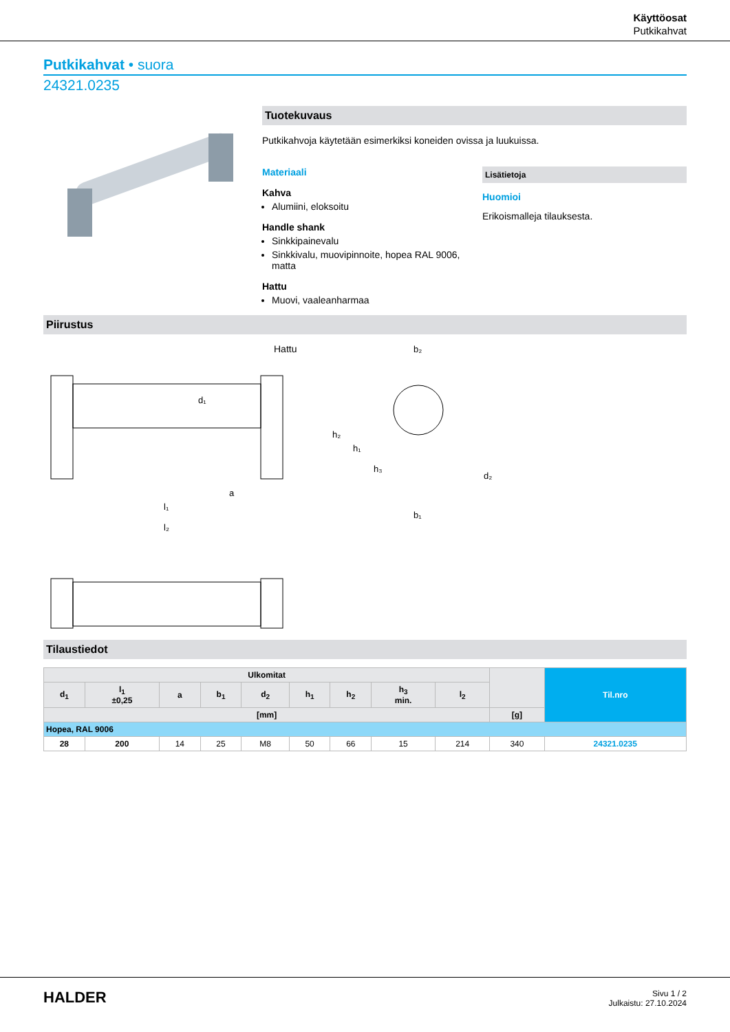Käyttöosat
Putkikahvat
Putkikahvat • suora
24321.0235
Tuotekuvaus
Putkikahvoja käytetään esimerkiksi koneiden ovissa ja luukuissa.
Materiaali
Kahva
Alumiini, eloksoitu
Handle shank
Sinkkipainevalu
Sinkkivalu, muovipinnoite, hopea RAL 9006, matta
Hattu
Muovi, vaaleanharmaa
Lisätietoja
Huomioi
Erikoismalleja tilauksesta.
Piirustus
Hattu
b₂
a
l₁
l₂
d₂
b₁
h₂
h₁
h₃
d₁
Tilaustiedot
| Ulkomitat | | | | | | | | | | Til.nro |
| --- | --- | --- | --- | --- | --- | --- | --- | --- | --- | --- |
| d<sub>1</sub> | l<sub>1</sub> ±0,25 | a | b<sub>1</sub> | d<sub>2</sub> | h<sub>1</sub> | h<sub>2</sub> | h<sub>3</sub> min. | l<sub>2</sub> | | |
| [mm] | | | | | | | | | [g] | |
| Hopea, RAL 9006 | | | | | | | | | | |
| 28 | 200 | 14 | 25 | M8 | 50 | 66 | 15 | 214 | 340 | 24321.0235 |
HALDER
Sivu 1 / 2
Julkaistu: 27.10.2024